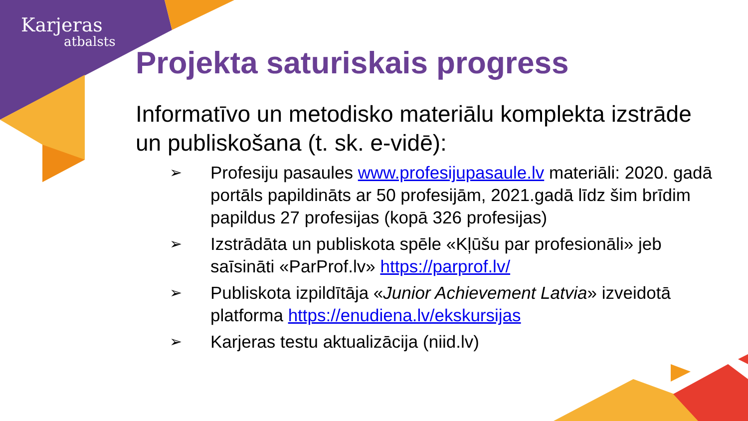Karjeras
atbalsts
Projekta saturiskais progress
Informatīvo un metodisko materiālu komplekta izstrāde un publiskošana (t. sk. e-vidē):
➢ Profesiju pasaules www.profesijupasaule.lv materiāli: 2020. gadā portāls papildināts ar 50 profesijām, 2021.gadā līdz šim brīdim papildus 27 profesijas (kopā 326 profesijas)
➢ Izstrādāta un publiskota spēle «Kļūšu par profesionāli» jeb saīsināti «ParProf.lv» https://parprof.lv/
➢ Publiskota izpildītāja «Junior Achievement Latvia» izveidotā platforma https://enudiena.lv/ekskursijas
➢ Karjeras testu aktualizācija (niid.lv)